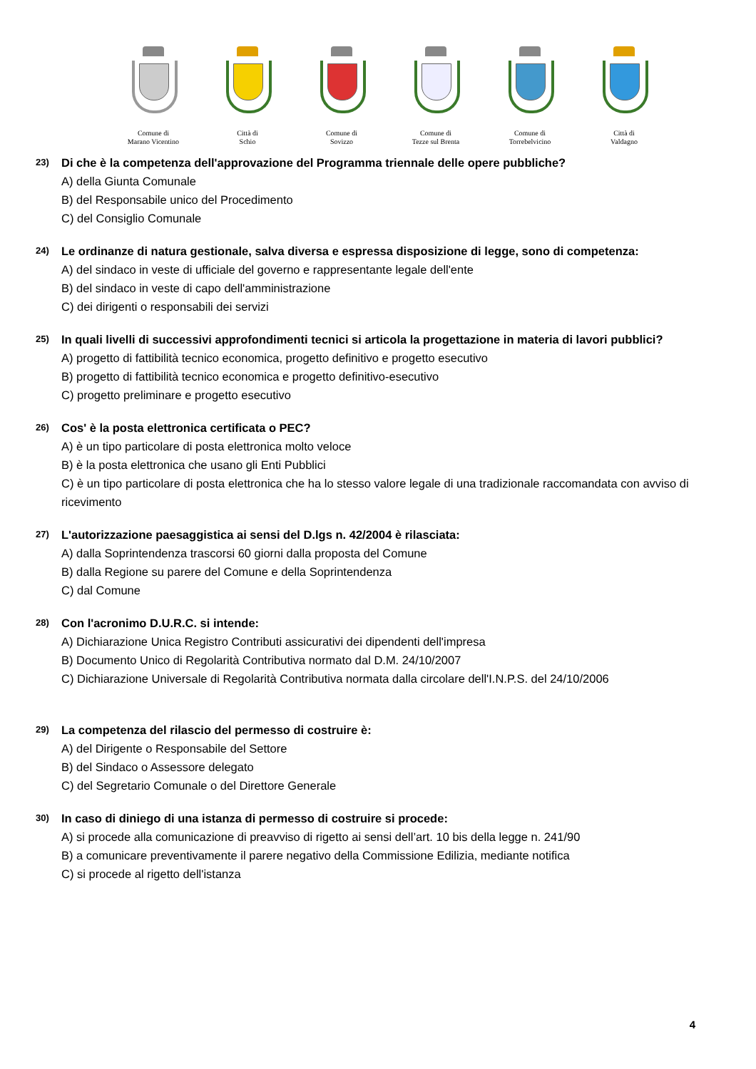Comune di
Marano Vicentino
Città di
Schio
Comune di
Sovizzo
Comune di
Tezze sul Brenta
Comune di
Torrebelvicino
Città di
Valdagno
23) Di che è la competenza dell'approvazione del Programma triennale delle opere pubbliche?
A) della Giunta Comunale
B) del Responsabile unico del Procedimento
C) del Consiglio Comunale
24) Le ordinanze di natura gestionale, salva diversa e espressa disposizione di legge, sono di competenza:
A) del sindaco in veste di ufficiale del governo e rappresentante legale dell'ente
B) del sindaco in veste di capo dell'amministrazione
C) dei dirigenti o responsabili dei servizi
25) In quali livelli di successivi approfondimenti tecnici si articola la progettazione in materia di lavori pubblici?
A) progetto di fattibilità tecnico economica, progetto definitivo e progetto esecutivo
B) progetto di fattibilità tecnico economica e progetto definitivo-esecutivo
C) progetto preliminare e progetto esecutivo
26) Cos' è la posta elettronica certificata o PEC?
A) è un tipo particolare di posta elettronica molto veloce
B) è la posta elettronica che usano gli Enti Pubblici
C) è un tipo particolare di posta elettronica che ha lo stesso valore legale di una tradizionale raccomandata con avviso di ricevimento
27) L'autorizzazione paesaggistica ai sensi del D.lgs n. 42/2004 è rilasciata:
A) dalla Soprintendenza trascorsi 60 giorni dalla proposta del Comune
B) dalla Regione su parere del Comune e della Soprintendenza
C) dal Comune
28) Con l'acronimo D.U.R.C. si intende:
A) Dichiarazione Unica Registro Contributi assicurativi dei dipendenti dell'impresa
B) Documento Unico di Regolarità Contributiva normato dal D.M. 24/10/2007
C) Dichiarazione Universale di Regolarità Contributiva normata dalla circolare dell'I.N.P.S. del 24/10/2006
29) La competenza del rilascio del permesso di costruire è:
A) del Dirigente o Responsabile del Settore
B) del Sindaco o Assessore delegato
C) del Segretario Comunale o del Direttore Generale
30) In caso di diniego di una istanza di permesso di costruire si procede:
A) si procede alla comunicazione di preavviso di rigetto ai sensi dell’art. 10 bis della legge n. 241/90
B) a comunicare preventivamente il parere negativo della Commissione Edilizia, mediante notifica
C) si procede al rigetto dell'istanza
4